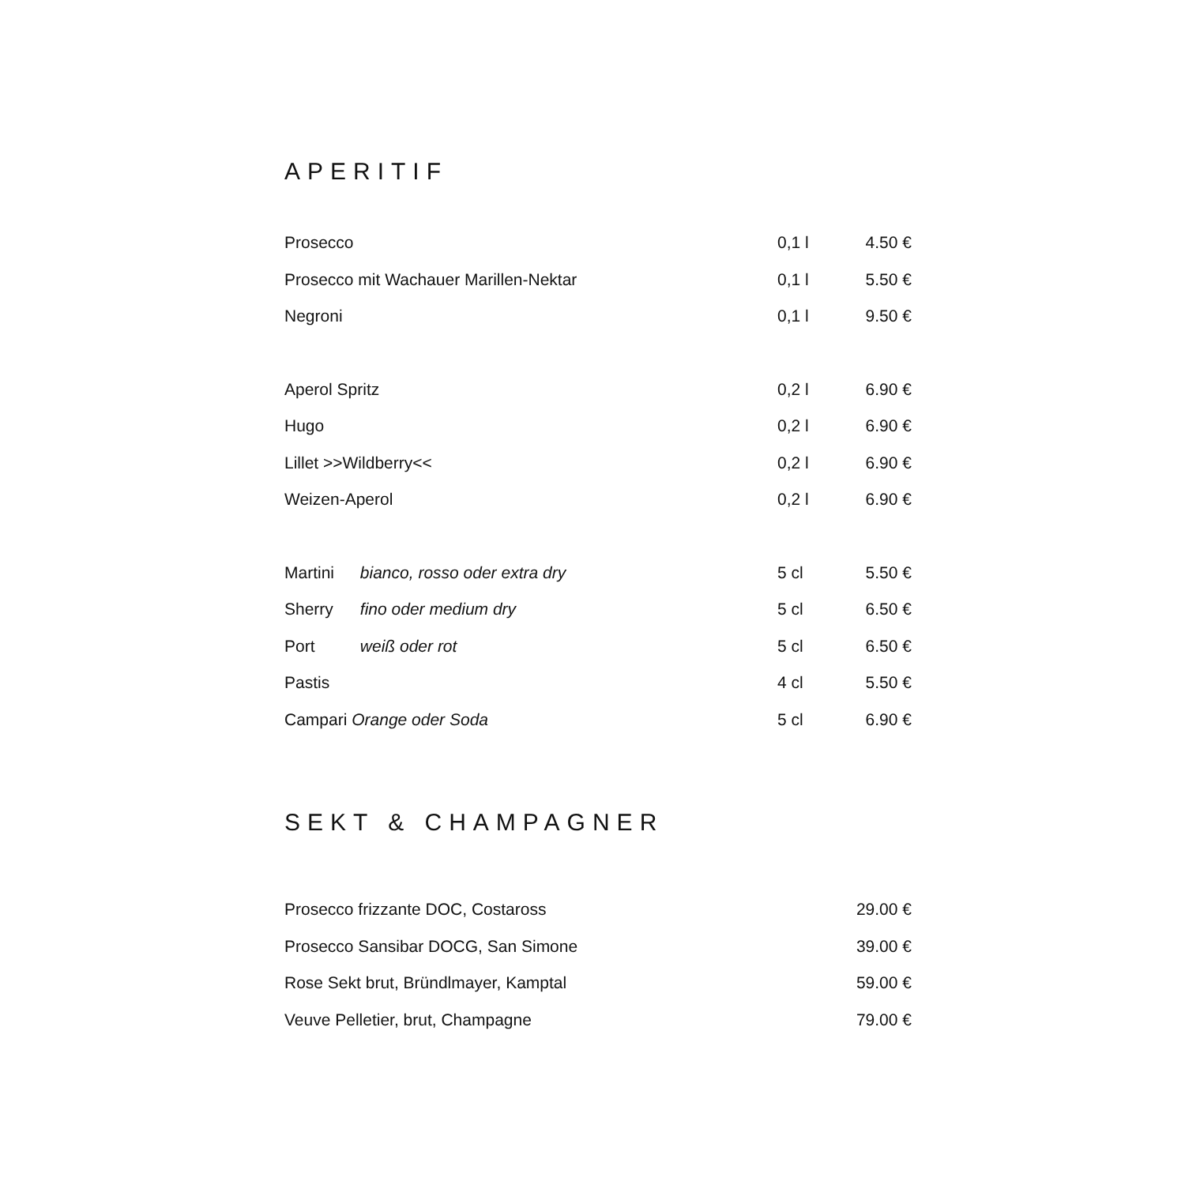APERITIF
| Prosecco | 0,1 l | 4.50 € |
| Prosecco mit Wachauer Marillen-Nektar | 0,1 l | 5.50 € |
| Negroni | 0,1 l | 9.50 € |
| Aperol Spritz | 0,2 l | 6.90 € |
| Hugo | 0,2 l | 6.90 € |
| Lillet >>Wildberry<< | 0,2 l | 6.90 € |
| Weizen-Aperol | 0,2 l | 6.90 € |
| Martini bianco, rosso oder extra dry | 5 cl | 5.50 € |
| Sherry fino oder medium dry | 5 cl | 6.50 € |
| Port weiß oder rot | 5 cl | 6.50 € |
| Pastis | 4 cl | 5.50 € |
| Campari Orange oder Soda | 5 cl | 6.90 € |
SEKT & CHAMPAGNER
| Prosecco frizzante DOC, Costaross | 29.00 € |
| Prosecco Sansibar DOCG, San Simone | 39.00 € |
| Rose Sekt brut, Bründlmayer, Kamptal | 59.00 € |
| Veuve Pelletier, brut, Champagne | 79.00 € |